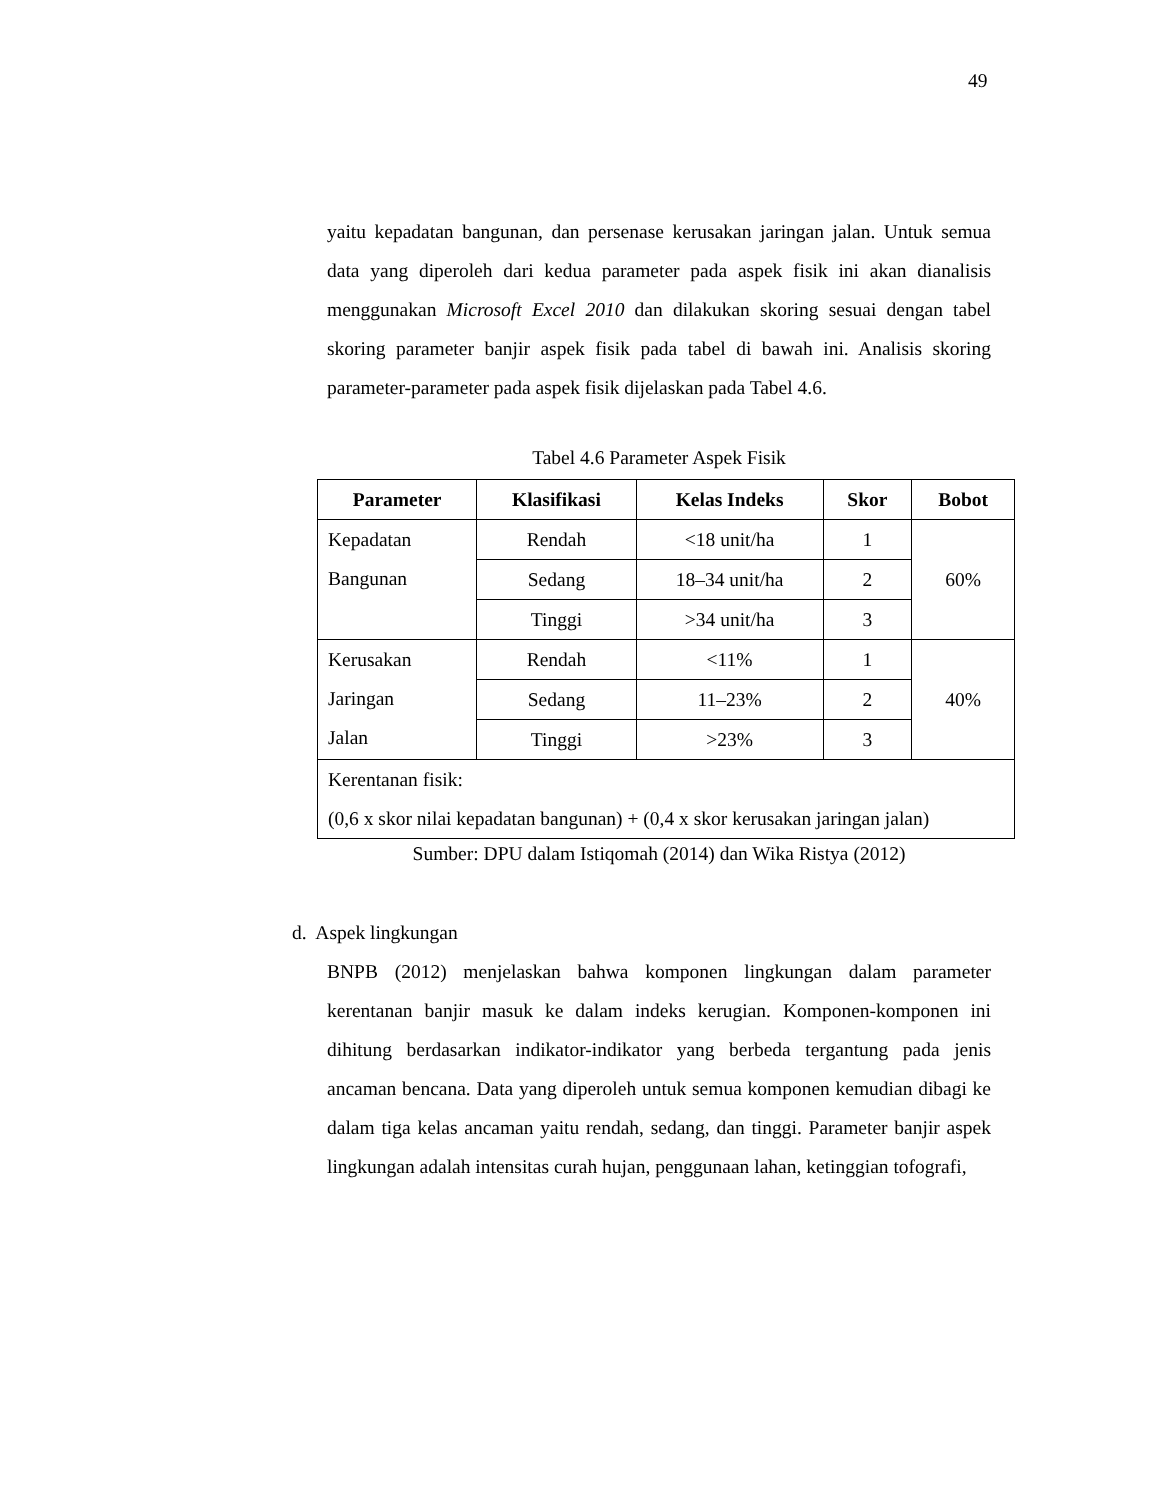49
yaitu kepadatan bangunan, dan persenase kerusakan jaringan jalan. Untuk semua data yang diperoleh dari kedua parameter pada aspek fisik ini akan dianalisis menggunakan Microsoft Excel 2010 dan dilakukan skoring sesuai dengan tabel skoring parameter banjir aspek fisik pada tabel di bawah ini. Analisis skoring parameter-parameter pada aspek fisik dijelaskan pada Tabel 4.6.
Tabel 4.6 Parameter Aspek Fisik
| Parameter | Klasifikasi | Kelas Indeks | Skor | Bobot |
| --- | --- | --- | --- | --- |
| Kepadatan Bangunan | Rendah | <18 unit/ha | 1 | 60% |
| | Sedang | 18–34 unit/ha | 2 | |
| | Tinggi | >34 unit/ha | 3 | |
| Kerusakan Jaringan Jalan | Rendah | <11% | 1 | 40% |
| | Sedang | 11–23% | 2 | |
| | Tinggi | >23% | 3 | |
| Kerentanan fisik: (0,6 x skor nilai kepadatan bangunan) + (0,4 x skor kerusakan jaringan jalan) | | | | |
Sumber: DPU dalam Istiqomah (2014) dan Wika Ristya (2012)
d. Aspek lingkungan
BNPB (2012) menjelaskan bahwa komponen lingkungan dalam parameter kerentanan banjir masuk ke dalam indeks kerugian. Komponen-komponen ini dihitung berdasarkan indikator-indikator yang berbeda tergantung pada jenis ancaman bencana. Data yang diperoleh untuk semua komponen kemudian dibagi ke dalam tiga kelas ancaman yaitu rendah, sedang, dan tinggi. Parameter banjir aspek lingkungan adalah intensitas curah hujan, penggunaan lahan, ketinggian tofografi,